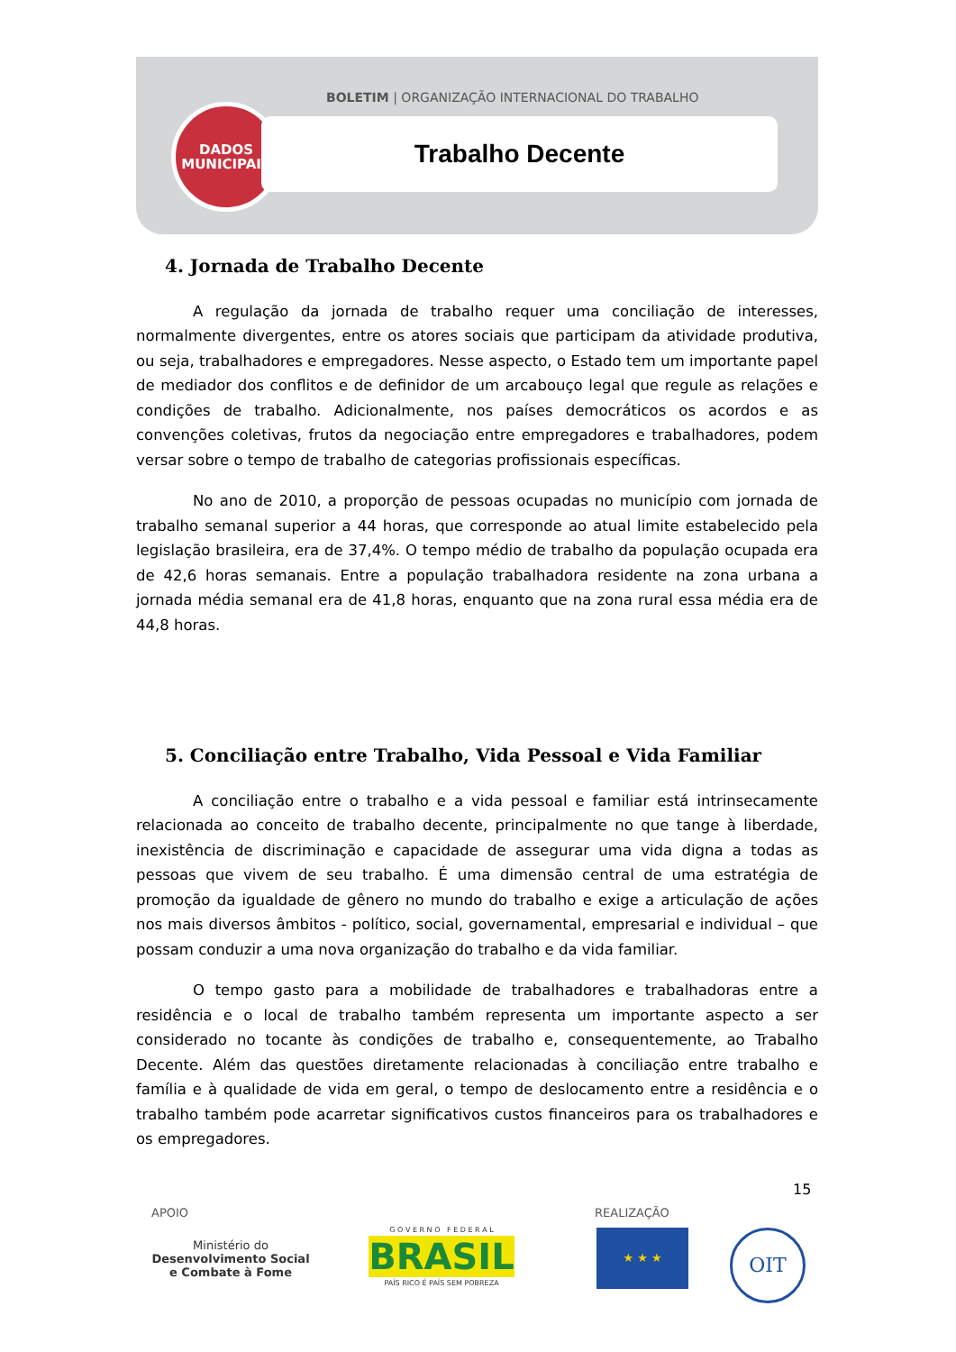BOLETIM | ORGANIZAÇÃO INTERNACIONAL DO TRABALHO
DADOS
MUNICIPAIS
Trabalho Decente
4. Jornada de Trabalho Decente
A regulação da jornada de trabalho requer uma conciliação de interesses, normalmente divergentes, entre os atores sociais que participam da atividade produtiva, ou seja, trabalhadores e empregadores. Nesse aspecto, o Estado tem um importante papel de mediador dos conflitos e de definidor de um arcabouço legal que regule as relações e condições de trabalho. Adicionalmente, nos países democráticos os acordos e as convenções coletivas, frutos da negociação entre empregadores e trabalhadores, podem versar sobre o tempo de trabalho de categorias profissionais específicas.
No ano de 2010, a proporção de pessoas ocupadas no município com jornada de trabalho semanal superior a 44 horas, que corresponde ao atual limite estabelecido pela legislação brasileira, era de 37,4%. O tempo médio de trabalho da população ocupada era de 42,6 horas semanais. Entre a população trabalhadora residente na zona urbana a jornada média semanal era de 41,8 horas, enquanto que na zona rural essa média era de 44,8 horas.
5. Conciliação entre Trabalho, Vida Pessoal e Vida Familiar
A conciliação entre o trabalho e a vida pessoal e familiar está intrinsecamente relacionada ao conceito de trabalho decente, principalmente no que tange à liberdade, inexistência de discriminação e capacidade de assegurar uma vida digna a todas as pessoas que vivem de seu trabalho. É uma dimensão central de uma estratégia de promoção da igualdade de gênero no mundo do trabalho e exige a articulação de ações nos mais diversos âmbitos - político, social, governamental, empresarial e individual – que possam conduzir a uma nova organização do trabalho e da vida familiar.
O tempo gasto para a mobilidade de trabalhadores e trabalhadoras entre a residência e o local de trabalho também representa um importante aspecto a ser considerado no tocante às condições de trabalho e, consequentemente, ao Trabalho Decente. Além das questões diretamente relacionadas à conciliação entre trabalho e família e à qualidade de vida em geral, o tempo de deslocamento entre a residência e o trabalho também pode acarretar significativos custos financeiros para os trabalhadores e os empregadores.
15
APOIO REALIZAÇÃO
Ministério do
Desenvolvimento Social
e Combate à Fome
G O V E R N O F E D E R A L
BRASIL
PAÍS RICO É PAÍS SEM POBREZA
★ ★ ★ OIT